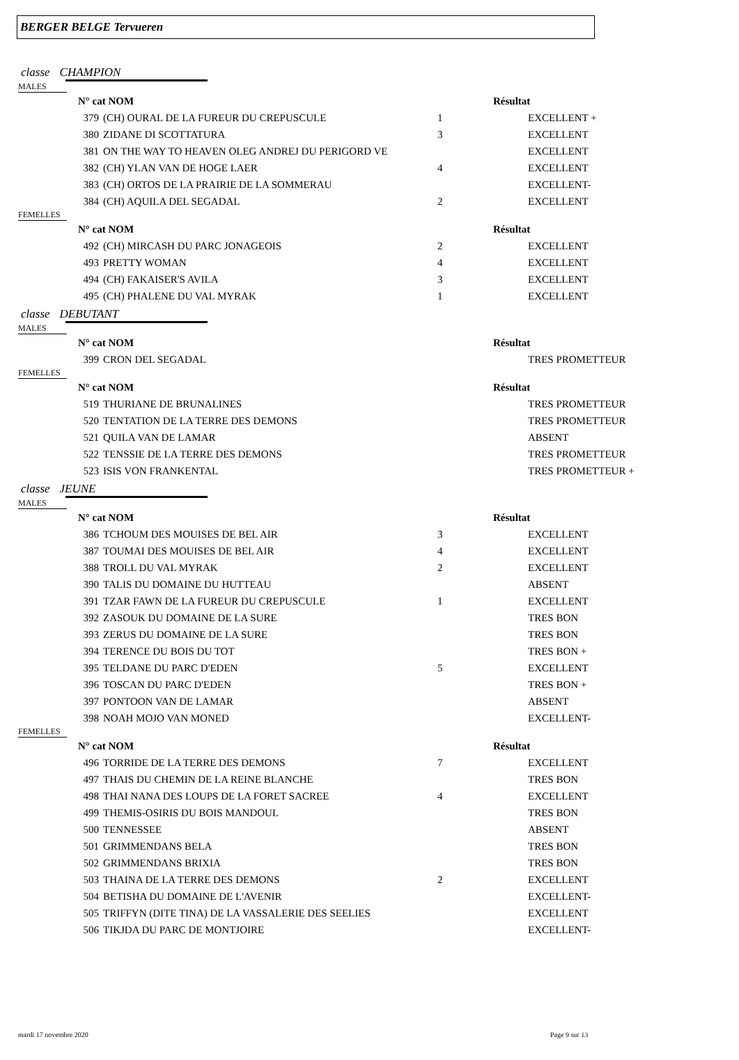BERGER BELGE Tervueren
classe CHAMPION
MALES
| N° cat NOM | | | Résultat |
| --- | --- | --- | --- |
| 379 | (CH) OURAL DE LA FUREUR DU CREPUSCULE | 1 | EXCELLENT + |
| 380 | ZIDANE DI SCOTTATURA | 3 | EXCELLENT |
| 381 | ON THE WAY TO HEAVEN OLEG ANDREJ DU PERIGORD VE | | EXCELLENT |
| 382 | (CH) YLAN VAN DE HOGE LAER | 4 | EXCELLENT |
| 383 | (CH) ORTOS DE LA PRAIRIE DE LA SOMMERAU | | EXCELLENT- |
| 384 | (CH) AQUILA DEL SEGADAL | 2 | EXCELLENT |
FEMELLES
| N° cat NOM | | | Résultat |
| --- | --- | --- | --- |
| 492 | (CH) MIRCASH DU PARC JONAGEOIS | 2 | EXCELLENT |
| 493 | PRETTY WOMAN | 4 | EXCELLENT |
| 494 | (CH) FAKAISER'S AVILA | 3 | EXCELLENT |
| 495 | (CH) PHALENE DU VAL MYRAK | 1 | EXCELLENT |
classe DEBUTANT
MALES
| N° cat NOM | | | Résultat |
| --- | --- | --- | --- |
| 399 | CRON DEL SEGADAL | | TRES PROMETTEUR |
FEMELLES
| N° cat NOM | | | Résultat |
| --- | --- | --- | --- |
| 519 | THURIANE DE BRUNALINES | | TRES PROMETTEUR |
| 520 | TENTATION DE LA TERRE DES DEMONS | | TRES PROMETTEUR |
| 521 | QUILA VAN DE LAMAR | | ABSENT |
| 522 | TENSSIE DE LA TERRE DES DEMONS | | TRES PROMETTEUR |
| 523 | ISIS VON FRANKENTAL | | TRES PROMETTEUR + |
classe JEUNE
MALES
| N° cat NOM | | | Résultat |
| --- | --- | --- | --- |
| 386 | TCHOUM DES MOUISES DE BEL AIR | 3 | EXCELLENT |
| 387 | TOUMAI DES MOUISES DE BEL AIR | 4 | EXCELLENT |
| 388 | TROLL DU VAL MYRAK | 2 | EXCELLENT |
| 390 | TALIS DU DOMAINE DU HUTTEAU | | ABSENT |
| 391 | TZAR FAWN DE LA FUREUR DU CREPUSCULE | 1 | EXCELLENT |
| 392 | ZASOUK DU DOMAINE DE LA SURE | | TRES BON |
| 393 | ZERUS DU DOMAINE DE LA SURE | | TRES BON |
| 394 | TERENCE DU BOIS DU TOT | | TRES BON + |
| 395 | TELDANE DU PARC D'EDEN | 5 | EXCELLENT |
| 396 | TOSCAN DU PARC D'EDEN | | TRES BON + |
| 397 | PONTOON VAN DE LAMAR | | ABSENT |
| 398 | NOAH MOJO VAN MONED | | EXCELLENT- |
FEMELLES
| N° cat NOM | | | Résultat |
| --- | --- | --- | --- |
| 496 | TORRIDE DE LA TERRE DES DEMONS | 7 | EXCELLENT |
| 497 | THAIS DU CHEMIN DE LA REINE BLANCHE | | TRES BON |
| 498 | THAI NANA DES LOUPS DE LA FORET SACREE | 4 | EXCELLENT |
| 499 | THEMIS-OSIRIS DU BOIS MANDOUL | | TRES BON |
| 500 | TENNESSEE | | ABSENT |
| 501 | GRIMMENDANS BELA | | TRES BON |
| 502 | GRIMMENDANS BRIXIA | | TRES BON |
| 503 | THAINA DE LA TERRE DES DEMONS | 2 | EXCELLENT |
| 504 | BETISHA DU DOMAINE DE L'AVENIR | | EXCELLENT- |
| 505 | TRIFFYN (DITE TINA) DE LA VASSALERIE DES SEELIES | | EXCELLENT |
| 506 | TIKJDA DU PARC DE MONTJOIRE | | EXCELLENT- |
mardi 17 novembre 2020 Page 9 sur 13